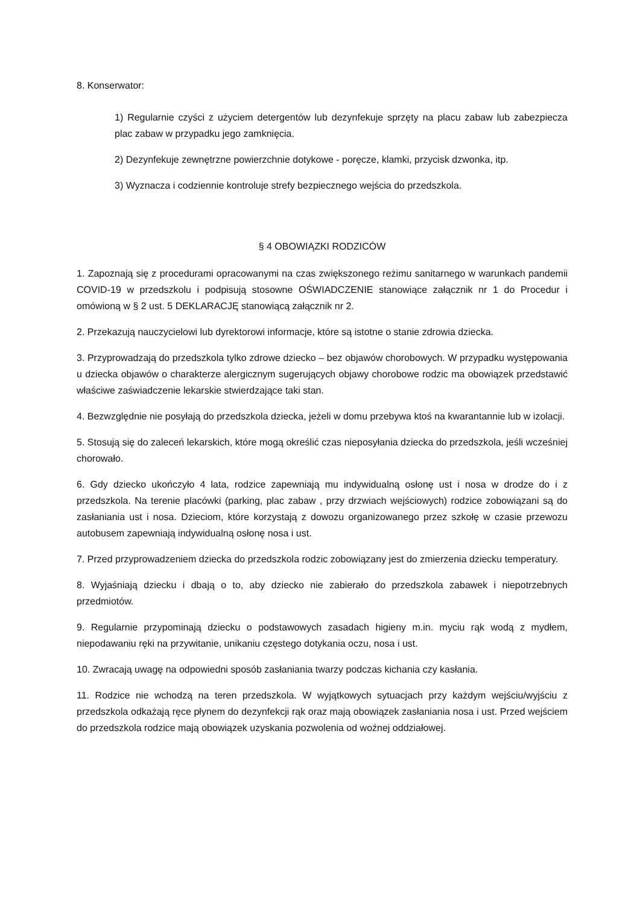8. Konserwator:
1) Regularnie czyści z użyciem detergentów lub dezynfekuje sprzęty na placu zabaw lub zabezpiecza plac zabaw w przypadku jego zamknięcia.
2) Dezynfekuje zewnętrzne powierzchnie dotykowe - poręcze, klamki, przycisk dzwonka, itp.
3) Wyznacza i codziennie kontroluje strefy bezpiecznego wejścia do przedszkola.
§ 4 OBOWIĄZKI RODZICÓW
1. Zapoznają się z procedurami opracowanymi na czas zwiększonego reżimu sanitarnego w warunkach pandemii COVID-19 w przedszkolu i podpisują stosowne OŚWIADCZENIE stanowiące załącznik nr 1 do Procedur i omówioną w § 2 ust. 5 DEKLARACJĘ stanowiącą załącznik nr 2.
2. Przekazują nauczycielowi lub dyrektorowi informacje, które są istotne o stanie zdrowia dziecka.
3. Przyprowadzają do przedszkola tylko zdrowe dziecko – bez objawów chorobowych. W przypadku występowania u dziecka objawów o charakterze alergicznym sugerujących objawy chorobowe rodzic ma obowiązek przedstawić właściwe zaświadczenie lekarskie stwierdzające taki stan.
4. Bezwzględnie nie posyłają do przedszkola dziecka, jeżeli w domu przebywa ktoś na kwarantannie lub w izolacji.
5. Stosują się do zaleceń lekarskich, które mogą określić czas nieposyłania dziecka do przedszkola, jeśli wcześniej chorowało.
6. Gdy dziecko ukończyło 4 lata, rodzice zapewniają mu indywidualną osłonę ust i nosa w drodze do i z przedszkola. Na terenie placówki (parking, plac zabaw , przy drzwiach wejściowych) rodzice zobowiązani są do zasłaniania ust i nosa. Dzieciom, które korzystają z dowozu organizowanego przez szkołę w czasie przewozu autobusem zapewniają indywidualną osłonę nosa i ust.
7. Przed przyprowadzeniem dziecka do przedszkola rodzic zobowiązany jest do zmierzenia dziecku temperatury.
8. Wyjaśniają dziecku i dbają o to, aby dziecko nie zabierało do przedszkola zabawek i niepotrzebnych przedmiotów.
9. Regularnie przypominają dziecku o podstawowych zasadach higieny m.in. myciu rąk wodą z mydłem, niepodawaniu ręki na przywitanie, unikaniu częstego dotykania oczu, nosa i ust.
10. Zwracają uwagę na odpowiedni sposób zasłaniania twarzy podczas kichania czy kasłania.
11. Rodzice nie wchodzą na teren przedszkola. W wyjątkowych sytuacjach przy każdym wejściu/wyjściu z przedszkola odkażają ręce płynem do dezynfekcji rąk oraz mają obowiązek zasłaniania nosa i ust. Przed wejściem do przedszkola rodzice mają obowiązek uzyskania pozwolenia od woźnej oddziałowej.